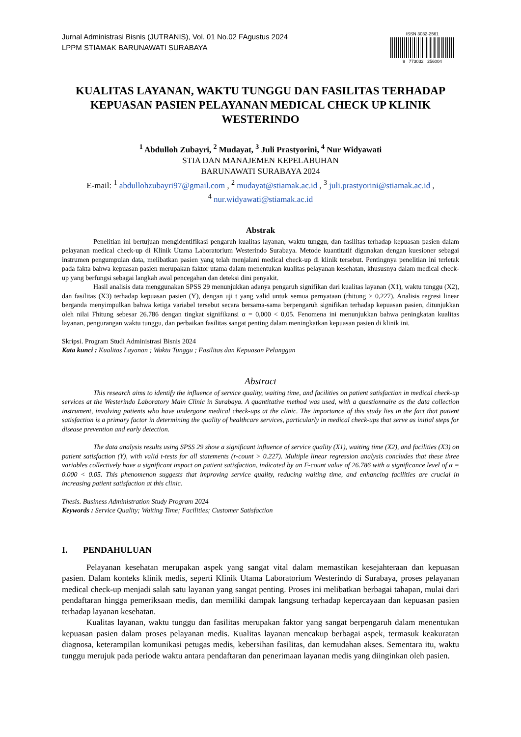Jurnal Administrasi Bisnis (JUTRANIS), Vol. 01 No.02 FAgustus 2024
LPPM STIAMAK BARUNAWATI SURABAYA
ISSN 3032-2561
9 773032 256004
KUALITAS LAYANAN, WAKTU TUNGGU DAN FASILITAS TERHADAP KEPUASAN PASIEN PELAYANAN MEDICAL CHECK UP KLINIK WESTERINDO
<sup>1</sup> Abdulloh Zubayri, <sup>2</sup> Mudayat, <sup>3</sup> Juli Prastyorini, <sup>4</sup> Nur Widyawati
STIA DAN MANAJEMEN KEPELABUHAN
BARUNAWATI SURABAYA 2024
E-mail: <sup>1</sup> abdullohzubayri97@gmail.com , <sup>2</sup> mudayat@stiamak.ac.id , <sup>3</sup> juli.prastyorini@stiamak.ac.id ,
<sup>4</sup> nur.widyawati@stiamak.ac.id
Abstrak
Penelitian ini bertujuan mengidentifikasi pengaruh kualitas layanan, waktu tunggu, dan fasilitas terhadap kepuasan pasien dalam pelayanan medical check-up di Klinik Utama Laboratorium Westerindo Surabaya. Metode kuantitatif digunakan dengan kuesioner sebagai instrumen pengumpulan data, melibatkan pasien yang telah menjalani medical check-up di klinik tersebut. Pentingnya penelitian ini terletak pada fakta bahwa kepuasan pasien merupakan faktor utama dalam menentukan kualitas pelayanan kesehatan, khususnya dalam medical check-up yang berfungsi sebagai langkah awal pencegahan dan deteksi dini penyakit.
Hasil analisis data menggunakan SPSS 29 menunjukkan adanya pengaruh signifikan dari kualitas layanan (X1), waktu tunggu (X2), dan fasilitas (X3) terhadap kepuasan pasien (Y), dengan uji t yang valid untuk semua pernyataan (rhitung > 0,227). Analisis regresi linear berganda menyimpulkan bahwa ketiga variabel tersebut secara bersama-sama berpengaruh signifikan terhadap kepuasan pasien, ditunjukkan oleh nilai Fhitung sebesar 26.786 dengan tingkat signifikansi α = 0,000 < 0,05. Fenomena ini menunjukkan bahwa peningkatan kualitas layanan, pengurangan waktu tunggu, dan perbaikan fasilitas sangat penting dalam meningkatkan kepuasan pasien di klinik ini.
Skripsi. Program Studi Administrasi Bisnis 2024
Kata kunci : Kualitas Layanan ; Waktu Tunggu ; Fasilitas dan Kepuasan Pelanggan
Abstract
This research aims to identify the influence of service quality, waiting time, and facilities on patient satisfaction in medical check-up services at the Westerindo Laboratory Main Clinic in Surabaya. A quantitative method was used, with a questionnaire as the data collection instrument, involving patients who have undergone medical check-ups at the clinic. The importance of this study lies in the fact that patient satisfaction is a primary factor in determining the quality of healthcare services, particularly in medical check-ups that serve as initial steps for disease prevention and early detection.
The data analysis results using SPSS 29 show a significant influence of service quality (X1), waiting time (X2), and facilities (X3) on patient satisfaction (Y), with valid t-tests for all statements (r-count > 0.227). Multiple linear regression analysis concludes that these three variables collectively have a significant impact on patient satisfaction, indicated by an F-count value of 26.786 with a significance level of α = 0.000 < 0.05. This phenomenon suggests that improving service quality, reducing waiting time, and enhancing facilities are crucial in increasing patient satisfaction at this clinic.
Thesis. Business Administration Study Program 2024
Keywords : Service Quality; Waiting Time; Facilities; Customer Satisfaction
I. PENDAHULUAN
Pelayanan kesehatan merupakan aspek yang sangat vital dalam memastikan kesejahteraan dan kepuasan pasien. Dalam konteks klinik medis, seperti Klinik Utama Laboratorium Westerindo di Surabaya, proses pelayanan medical check-up menjadi salah satu layanan yang sangat penting. Proses ini melibatkan berbagai tahapan, mulai dari pendaftaran hingga pemeriksaan medis, dan memiliki dampak langsung terhadap kepercayaan dan kepuasan pasien terhadap layanan kesehatan.
Kualitas layanan, waktu tunggu dan fasilitas merupakan faktor yang sangat berpengaruh dalam menentukan kepuasan pasien dalam proses pelayanan medis. Kualitas layanan mencakup berbagai aspek, termasuk keakuratan diagnosa, keterampilan komunikasi petugas medis, kebersihan fasilitas, dan kemudahan akses. Sementara itu, waktu tunggu merujuk pada periode waktu antara pendaftaran dan penerimaan layanan medis yang diinginkan oleh pasien.